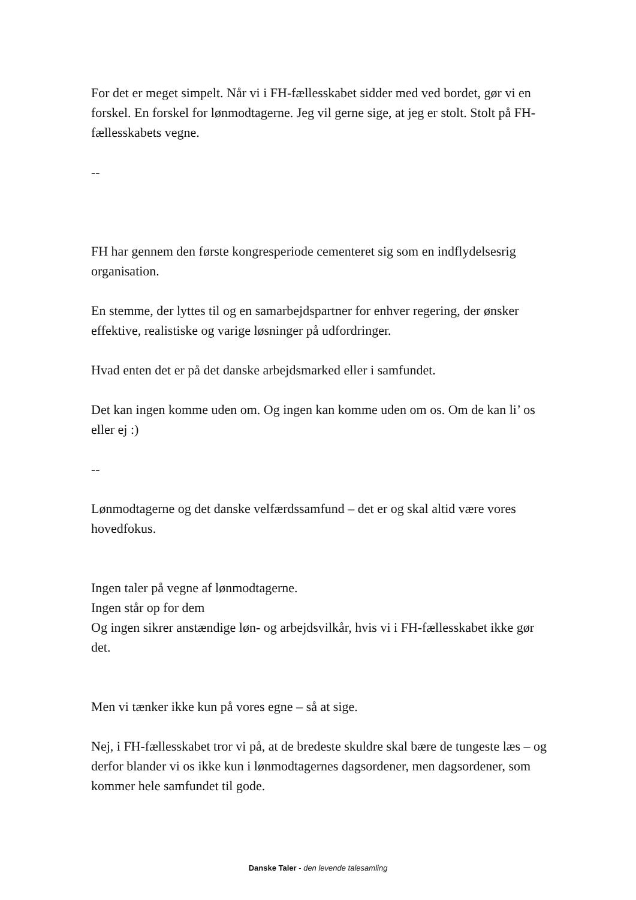For det er meget simpelt. Når vi i FH-fællesskabet sidder med ved bordet, gør vi en forskel. En forskel for lønmodtagerne. Jeg vil gerne sige, at jeg er stolt. Stolt på FH-fællesskabets vegne.
--
FH har gennem den første kongresperiode cementeret sig som en indflydelsesrig organisation.
En stemme, der lyttes til og en samarbejdspartner for enhver regering, der ønsker effektive, realistiske og varige løsninger på udfordringer.
Hvad enten det er på det danske arbejdsmarked eller i samfundet.
Det kan ingen komme uden om. Og ingen kan komme uden om os. Om de kan li’ os eller ej :)
--
Lønmodtagerne og det danske velfærdssamfund – det er og skal altid være vores hovedfokus.
Ingen taler på vegne af lønmodtagerne.
Ingen står op for dem
Og ingen sikrer anstændige løn- og arbejdsvilkår, hvis vi i FH-fællesskabet ikke gør det.
Men vi tænker ikke kun på vores egne – så at sige.
Nej, i FH-fællesskabet tror vi på, at de bredeste skuldre skal bære de tungeste læs – og derfor blander vi os ikke kun i lønmodtagernes dagsordener, men dagsordener, som kommer hele samfundet til gode.
Danske Taler - den levende talesamling